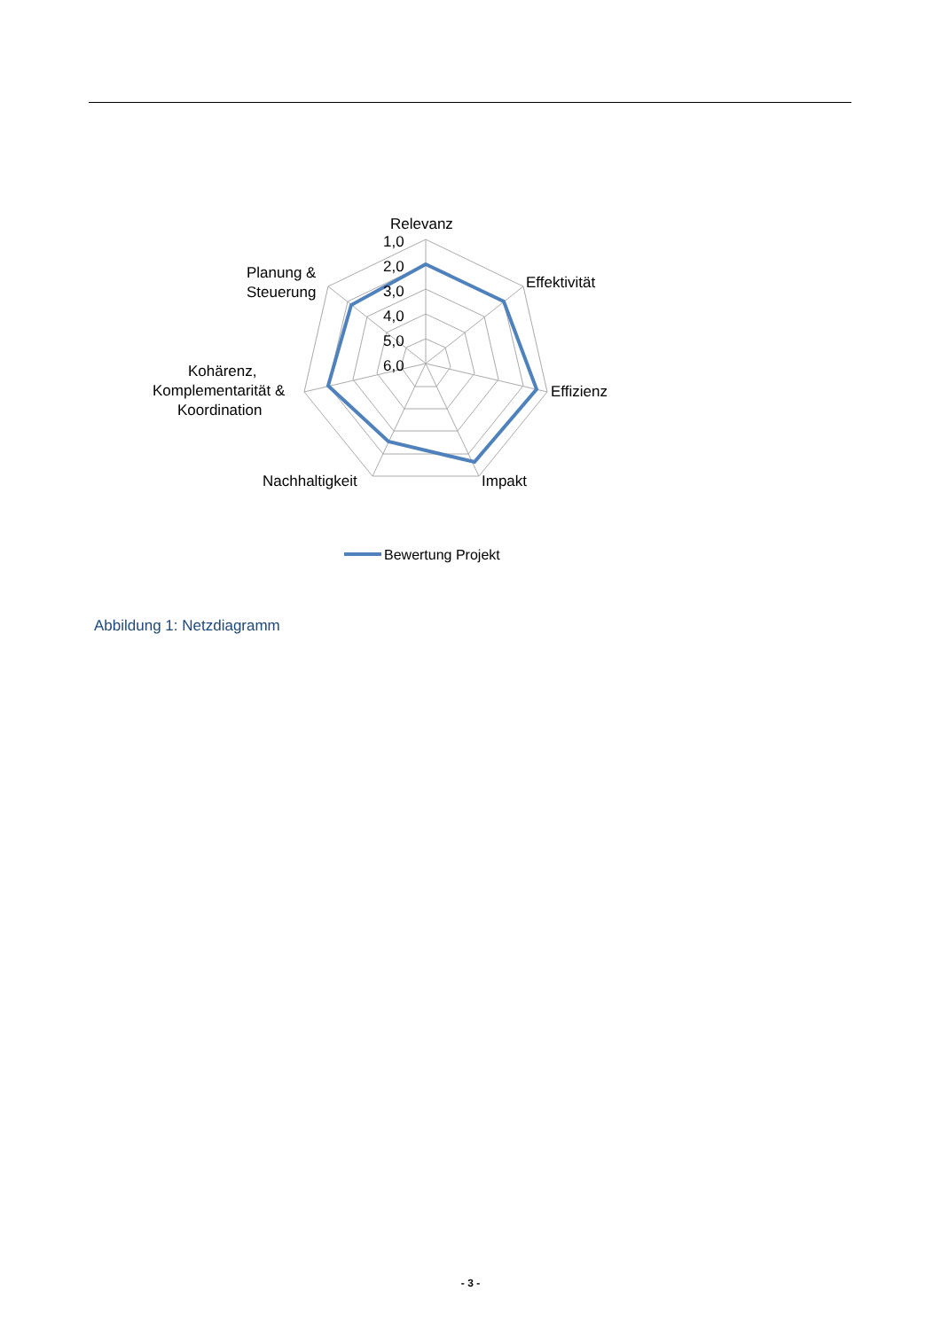Relevanz
1,0
2,0
3,0
4,0
5,0
6,0
Effektivität
Effizienz
Impakt
Nachhaltigkeit
Planung &
Steuerung
Kohärenz,
Komplementarität &
Koordination
Bewertung Projekt
Abbildung 1: Netzdiagramm
- 3 -